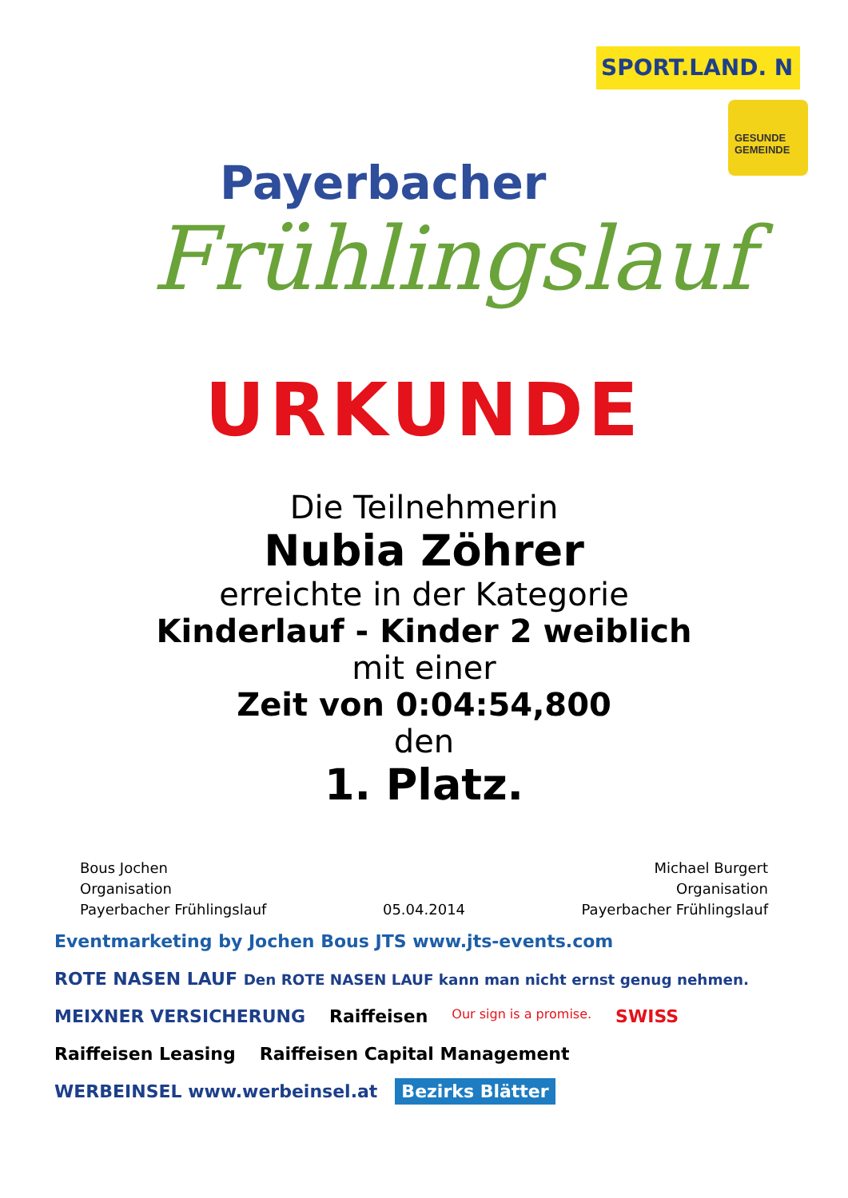Payerbacher
Frühlingslauf
SPORT.LAND. N
GESUNDE GEMEINDE
URKUNDE
Die Teilnehmerin
Nubia Zöhrer
erreichte in der Kategorie
Kinderlauf - Kinder 2 weiblich
mit einer
Zeit von 0:04:54,800
den
1. Platz.
Bous Jochen
Organisation
Payerbacher Frühlingslauf
05.04.2014 Michael Burgert
Organisation
Payerbacher Frühlingslauf
Eventmarketing by Jochen Bous JTS www.jts-events.com ROTE NASEN LAUF Den ROTE NASEN LAUF kann man nicht ernst genug nehmen. MEIXNER VERSICHERUNG Raiffeisen Our sign is a promise. SWISS Raiffeisen Leasing Raiffeisen Capital Management WERBEINSEL www.werbeinsel.at Bezirks Blätter